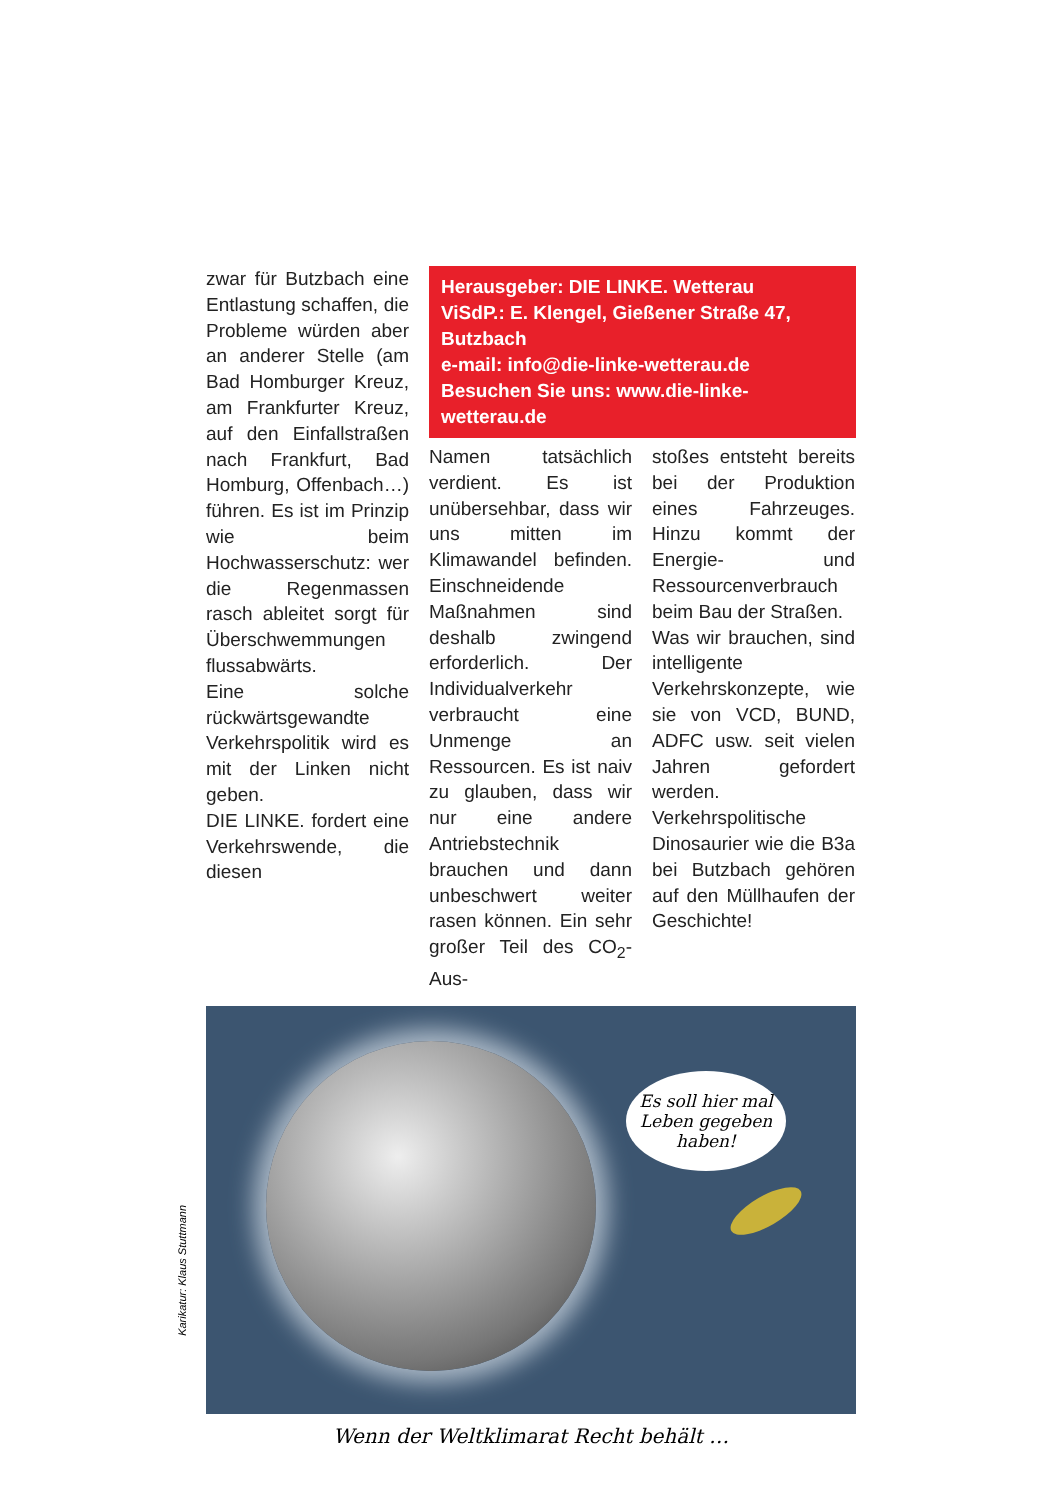zwar für Butzbach eine Entlastung schaffen, die Probleme würden aber an anderer Stelle (am Bad Homburger Kreuz, am Frankfurter Kreuz, auf den Einfallstraßen nach Frankfurt, Bad Homburg, Offenbach…) führen. Es ist im Prinzip wie beim Hochwasserschutz: wer die Regenmassen rasch ableitet sorgt für Überschwemmungen flussabwärts.
Eine solche rückwärtsgewandte Verkehrspolitik wird es mit der Linken nicht geben.
DIE LINKE. fordert eine Verkehrswende, die diesen
Herausgeber: DIE LINKE. Wetterau
ViSdP.: E. Klengel, Gießener Straße 47, Butzbach
e-mail: info@die-linke-wetterau.de
Besuchen Sie uns: www.die-linke-wetterau.de
Namen tatsächlich verdient. Es ist unübersehbar, dass wir uns mitten im Klimawandel befinden. Einschneidende Maßnahmen sind deshalb zwingend erforderlich. Der Individualverkehr verbraucht eine Unmenge an Ressourcen. Es ist naiv zu glauben, dass wir nur eine andere Antriebstechnik brauchen und dann unbeschwert weiter rasen können. Ein sehr großer Teil des CO<sub>2</sub>-Aus-
stoßes entsteht bereits bei der Produktion eines Fahrzeuges. Hinzu kommt der Energie- und Ressourcenverbrauch beim Bau der Straßen.
Was wir brauchen, sind intelligente Verkehrskonzepte, wie sie von VCD, BUND, ADFC usw. seit vielen Jahren gefordert werden. Verkehrspolitische Dinosaurier wie die B3a bei Butzbach gehören auf den Müllhaufen der Geschichte!
Es soll hier mal Leben gegeben haben!
Wenn der Weltklimarat Recht behält …
Karikatur: Klaus Stuttmann